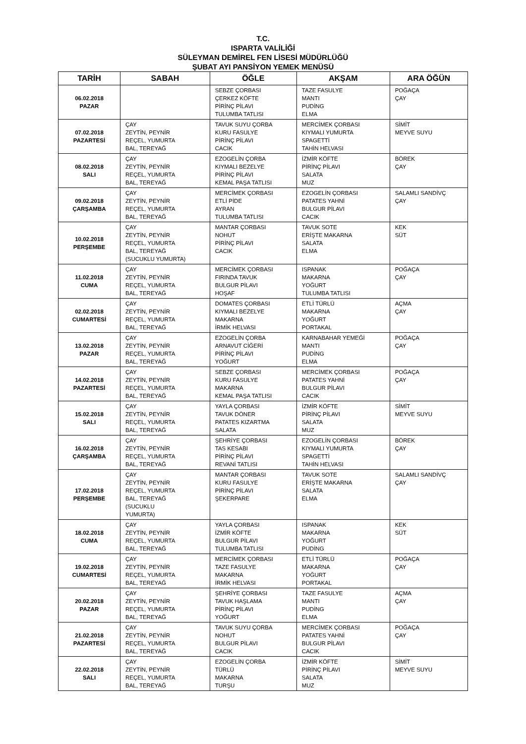T.C.
ISPARTA VALİLİĞİ
SÜLEYMAN DEMİREL FEN LİSESİ MÜDÜRLÜĞÜ
ŞUBAT AYI PANSİYON YEMEK MENÜSÜ
| TARİH | SABAH | ÖĞLE | AKŞAM | ARA ÖĞÜN |
| --- | --- | --- | --- | --- |
| 06.02.2018 PAZAR | | SEBZE ÇORBASI ÇERKEZ KÖFTE PİRİNÇ PİLAVI TULUMBA TATLISI | TAZE FASULYE MANTI PUDİNG ELMA | POĞAÇA ÇAY |
| 07.02.2018 PAZARTESİ | ÇAY ZEYTİN, PEYNİR REÇEL, YUMURTA BAL, TEREYAĞ | TAVUK SUYU ÇORBA KURU FASULYE PİRİNÇ PİLAVI CACIK | MERCİMEK ÇORBASI KIYMALI YUMURTA SPAGETTİ TAHİN HELVASI | SİMİT MEYVE SUYU |
| 08.02.2018 SALI | ÇAY ZEYTİN, PEYNİR REÇEL, YUMURTA BAL, TEREYAĞ | EZOGELİN ÇORBA KIYMALI BEZELYE PİRİNÇ PİLAVI KEMAL PAŞA TATLISI | İZMİR KÖFTE PİRİNÇ PİLAVI SALATA MUZ | BÖREK ÇAY |
| 09.02.2018 ÇARŞAMBA | ÇAY ZEYTİN, PEYNİR REÇEL, YUMURTA BAL, TEREYAĞ | MERCİMEK ÇORBASI ETLİ PİDE AYRAN TULUMBA TATLISI | EZOGELİN ÇORBASI PATATES YAHNİ BULGUR PİLAVI CACIK | SALAMLI SANDİVÇ ÇAY |
| 10.02.2018 PERŞEMBE | ÇAY ZEYTİN, PEYNİR REÇEL, YUMURTA BAL, TEREYAĞ (SUCUKLU YUMURTA) | MANTAR ÇORBASI NOHUT PİRİNÇ PİLAVI CACIK | TAVUK SOTE ERİŞTE MAKARNA SALATA ELMA | KEK SÜT |
| 11.02.2018 CUMA | ÇAY ZEYTİN, PEYNİR REÇEL, YUMURTA BAL, TEREYAĞ | MERCİMEK ÇORBASI FIRINDA TAVUK BULGUR PİLAVI HOŞAF | ISPANAK MAKARNA YOĞURT TULUMBA TATLISI | POĞAÇA ÇAY |
| 02.02.2018 CUMARTESİ | ÇAY ZEYTİN, PEYNİR REÇEL, YUMURTA BAL, TEREYAĞ | DOMATES ÇORBASI KIYMALI BEZELYE MAKARNA İRMİK HELVASI | ETLİ TÜRLÜ MAKARNA YOĞURT PORTAKAL | AÇMA ÇAY |
| 13.02.2018 PAZAR | ÇAY ZEYTİN, PEYNİR REÇEL, YUMURTA BAL, TEREYAĞ | EZOGELİN ÇORBA ARNAVUT CİĞERİ PİRİNÇ PİLAVI YOĞURT | KARNABAHAR YEMEĞİ MANTI PUDİNG ELMA | POĞAÇA ÇAY |
| 14.02.2018 PAZARTESİ | ÇAY ZEYTİN, PEYNİR REÇEL, YUMURTA BAL, TEREYAĞ | SEBZE ÇORBASI KURU FASULYE MAKARNA KEMAL PAŞA TATLISI | MERCİMEK ÇORBASI PATATES YAHNİ BULGUR PİLAVI CACIK | POĞAÇA ÇAY |
| 15.02.2018 SALI | ÇAY ZEYTİN, PEYNİR REÇEL, YUMURTA BAL, TEREYAĞ | YAYLA ÇORBASI TAVUK DÖNER PATATES KIZARTMA SALATA | İZMİR KÖFTE PİRİNÇ PİLAVI SALATA MUZ | SİMİT MEYVE SUYU |
| 16.02.2018 ÇARŞAMBA | ÇAY ZEYTİN, PEYNİR REÇEL, YUMURTA BAL, TEREYAĞ | ŞEHRİYE ÇORBASI TAS KESABI PİRİNÇ PİLAVI REVANİ TATLISI | EZOGELİN ÇORBASI KIYMALI YUMURTA SPAGETTİ TAHİN HELVASI | BÖREK ÇAY |
| 17.02.2018 PERŞEMBE | ÇAY ZEYTİN, PEYNİR REÇEL, YUMURTA BAL, TEREYAĞ (SUCUKLU YUMURTA) | MANTAR ÇORBASI KURU FASULYE PİRİNÇ PİLAVI ŞEKERPARE | TAVUK SOTE ERİŞTE MAKARNA SALATA ELMA | SALAMLI SANDİVÇ ÇAY |
| 18.02.2018 CUMA | ÇAY ZEYTİN, PEYNİR REÇEL, YUMURTA BAL, TEREYAĞ | YAYLA ÇORBASI İZMİR KÖFTE BULGUR PİLAVI TULUMBA TATLISI | ISPANAK MAKARNA YOĞURT PUDİNG | KEK SÜT |
| 19.02.2018 CUMARTESİ | ÇAY ZEYTİN, PEYNİR REÇEL, YUMURTA BAL, TEREYAĞ | MERCİMEK ÇORBASI TAZE FASULYE MAKARNA İRMİK HELVASI | ETLİ TÜRLÜ MAKARNA YOĞURT PORTAKAL | POĞAÇA ÇAY |
| 20.02.2018 PAZAR | ÇAY ZEYTİN, PEYNİR REÇEL, YUMURTA BAL, TEREYAĞ | ŞEHRİYE ÇORBASI TAVUK HAŞLAMA PİRİNÇ PİLAVI YOĞURT | TAZE FASULYE MANTI PUDİNG ELMA | AÇMA ÇAY |
| 21.02.2018 PAZARTESİ | ÇAY ZEYTİN, PEYNİR REÇEL, YUMURTA BAL, TEREYAĞ | TAVUK SUYU ÇORBA NOHUT BULGUR PİLAVI CACIK | MERCİMEK ÇORBASI PATATES YAHNİ BULGUR PİLAVI CACIK | POĞAÇA ÇAY |
| 22.02.2018 SALI | ÇAY ZEYTİN, PEYNİR REÇEL, YUMURTA BAL, TEREYAĞ | EZOGELİN ÇORBA TÜRLÜ MAKARNA TURŞU | İZMİR KÖFTE PİRİNÇ PİLAVI SALATA MUZ | SİMİT MEYVE SUYU |